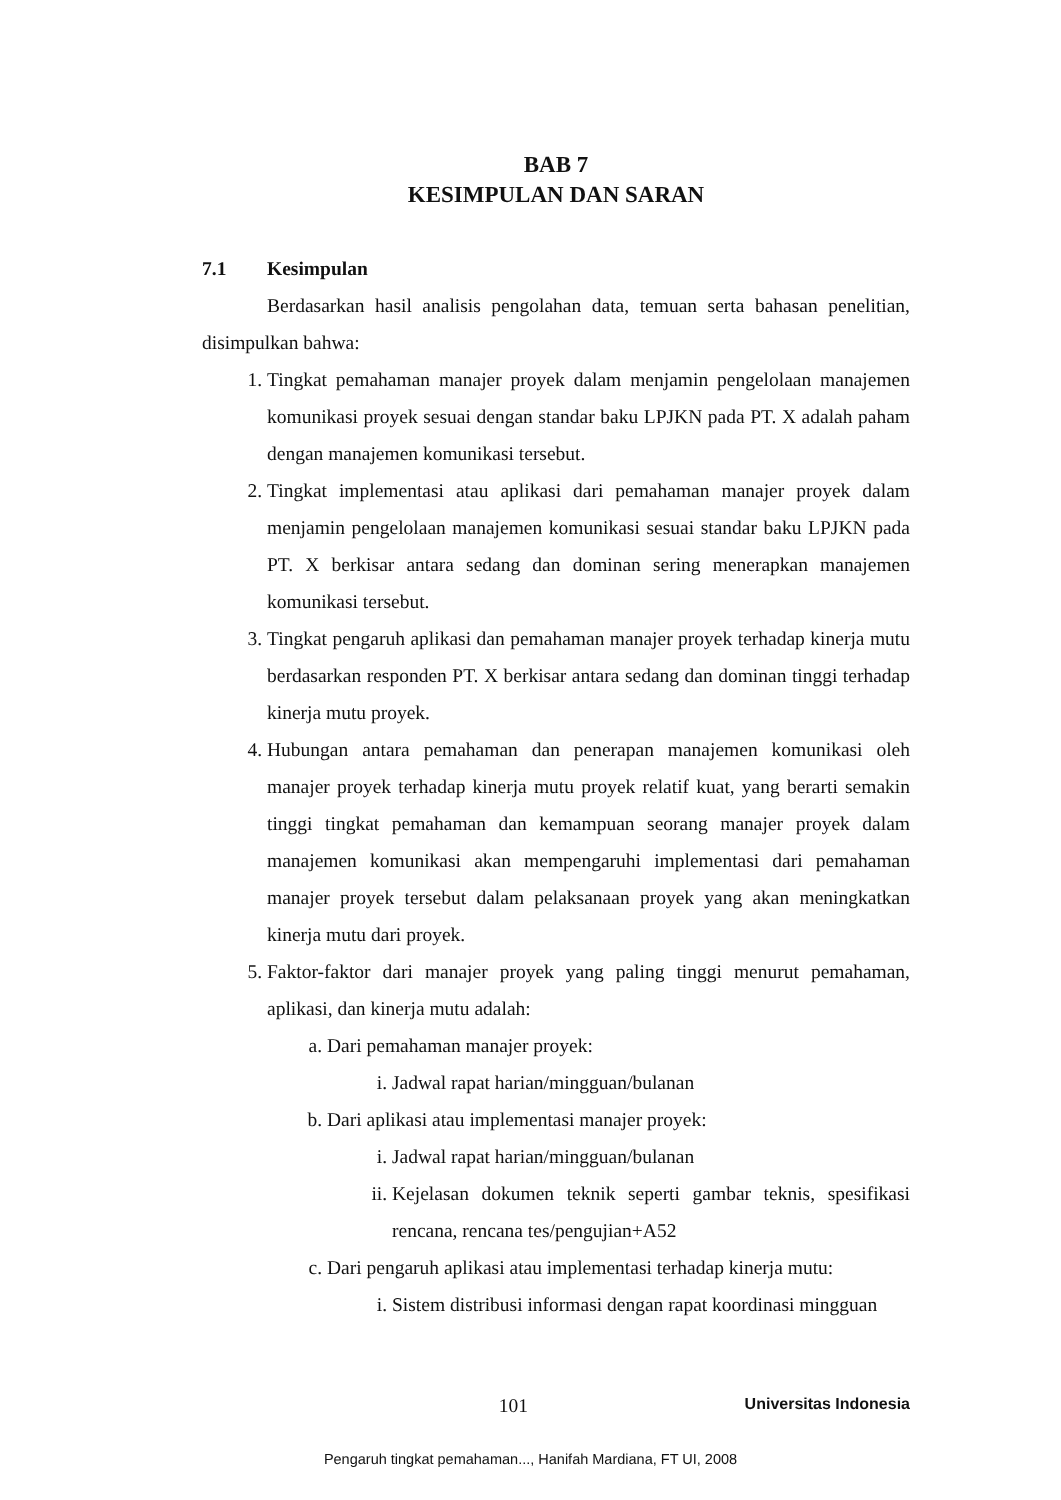BAB 7
KESIMPULAN DAN SARAN
7.1 Kesimpulan
Berdasarkan hasil analisis pengolahan data, temuan serta bahasan penelitian, disimpulkan bahwa:
1. Tingkat pemahaman manajer proyek dalam menjamin pengelolaan manajemen komunikasi proyek sesuai dengan standar baku LPJKN pada PT. X adalah paham dengan manajemen komunikasi tersebut.
2. Tingkat implementasi atau aplikasi dari pemahaman manajer proyek dalam menjamin pengelolaan manajemen komunikasi sesuai standar baku LPJKN pada PT. X berkisar antara sedang dan dominan sering menerapkan manajemen komunikasi tersebut.
3. Tingkat pengaruh aplikasi dan pemahaman manajer proyek terhadap kinerja mutu berdasarkan responden PT. X berkisar antara sedang dan dominan tinggi terhadap kinerja mutu proyek.
4. Hubungan antara pemahaman dan penerapan manajemen komunikasi oleh manajer proyek terhadap kinerja mutu proyek relatif kuat, yang berarti semakin tinggi tingkat pemahaman dan kemampuan seorang manajer proyek dalam manajemen komunikasi akan mempengaruhi implementasi dari pemahaman manajer proyek tersebut dalam pelaksanaan proyek yang akan meningkatkan kinerja mutu dari proyek.
5. Faktor-faktor dari manajer proyek yang paling tinggi menurut pemahaman, aplikasi, dan kinerja mutu adalah:
a. Dari pemahaman manajer proyek:
i. Jadwal rapat harian/mingguan/bulanan
b. Dari aplikasi atau implementasi manajer proyek:
i. Jadwal rapat harian/mingguan/bulanan
ii. Kejelasan dokumen teknik seperti gambar teknis, spesifikasi rencana, rencana tes/pengujian+A52
c. Dari pengaruh aplikasi atau implementasi terhadap kinerja mutu:
i. Sistem distribusi informasi dengan rapat koordinasi mingguan
101 Universitas Indonesia
Pengaruh tingkat pemahaman..., Hanifah Mardiana, FT UI, 2008